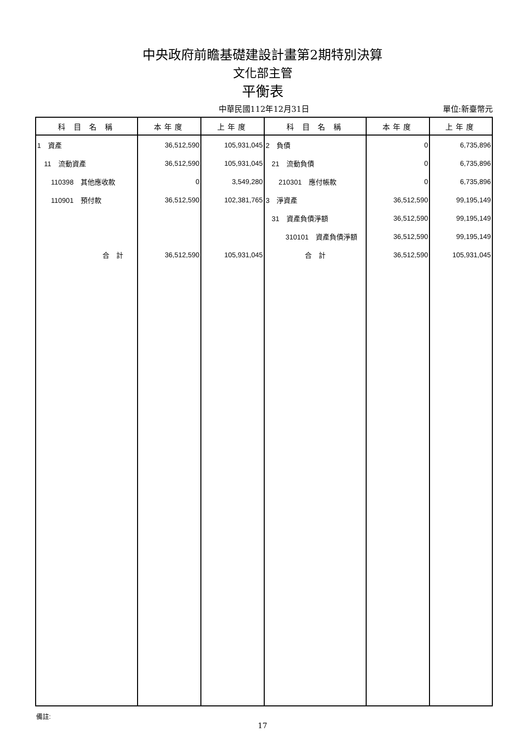中央政府前瞻基礎建設計畫第2期特別決算
文化部主管
平衡表
中華民國112年12月31日
單位:新臺幣元
| 科 目 名 稱 | 本年度 | 上年度 | 科 目 名 稱 | 本年度 | 上年度 |
| --- | --- | --- | --- | --- | --- |
| 1 資產 | 36,512,590 | 105,931,045 | 2 負債 | 0 | 6,735,896 |
| 11 流動資產 | 36,512,590 | 105,931,045 | 21 流動負債 | 0 | 6,735,896 |
| 110398 其他應收款 | 0 | 3,549,280 | 210301 應付帳款 | 0 | 6,735,896 |
| 110901 預付款 | 36,512,590 | 102,381,765 | 3 淨資產 | 36,512,590 | 99,195,149 |
| | | | 31 資產負債淨額 | 36,512,590 | 99,195,149 |
| | | | 310101 資產負債淨額 | 36,512,590 | 99,195,149 |
| 合 計 | 36,512,590 | 105,931,045 | 合 計 | 36,512,590 | 105,931,045 |
備註:
17